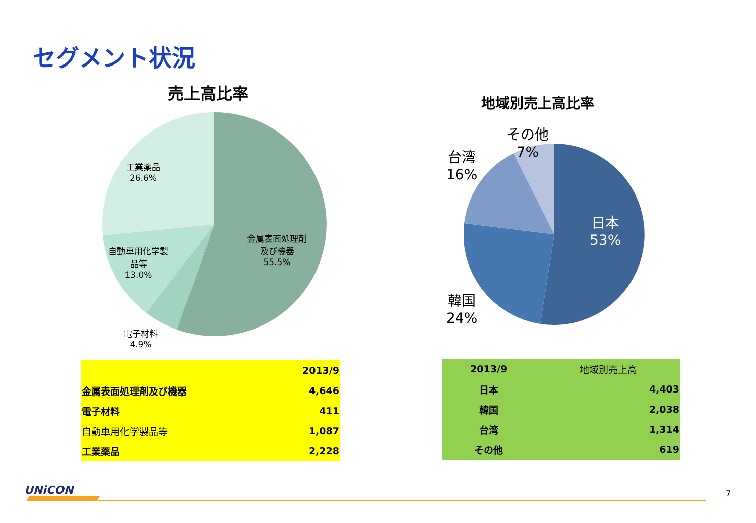セグメント状況
売上高比率
工業薬品
26.6%
金属表面処理剤
及び機器
55.5%
自動車用化学製
品等
13.0%
電子材料
4.9%
地域別売上高比率
その他
7%
台湾
16%
日本
53%
韓国
24%
| | 2013/9 |
| 金属表面処理剤及び機器 | 4,646 |
| 電子材料 | 411 |
| 自動車用化学製品等 | 1,087 |
| 工業薬品 | 2,228 |
| 2013/9 | 地域別売上高 |
| 日本 | 4,403 |
| 韓国 | 2,038 |
| 台湾 | 1,314 |
| その他 | 619 |
UNiCON 7